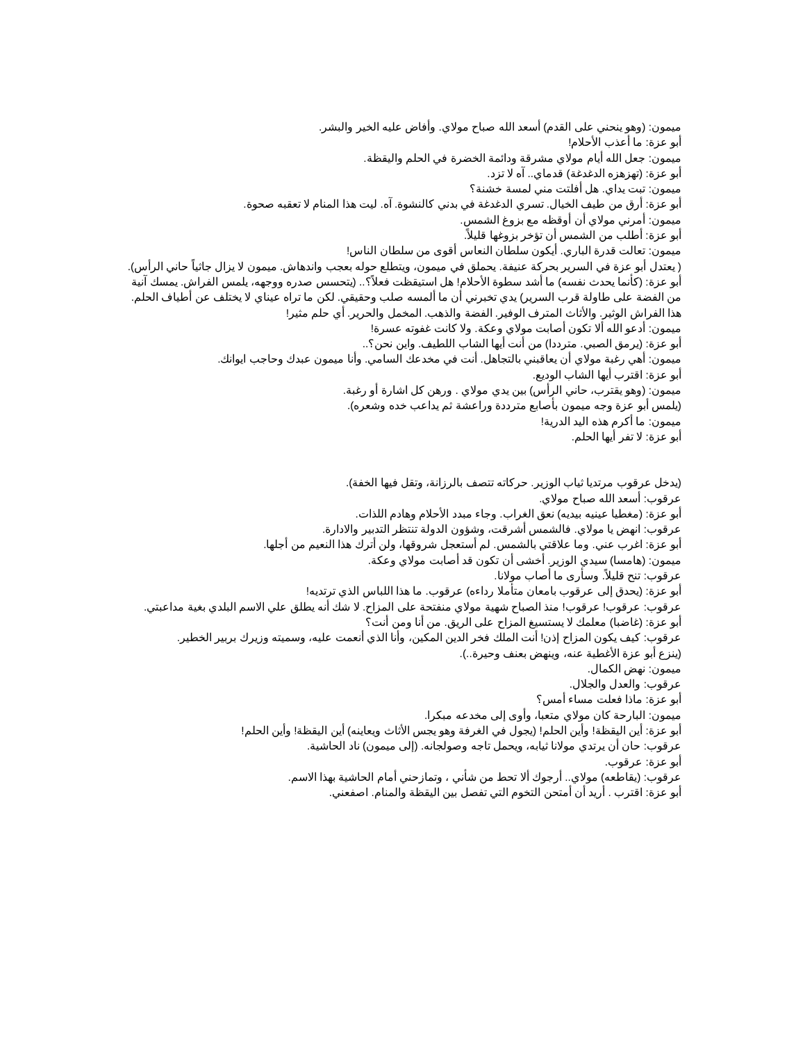ميمون: (وهو ينحني على القدم) أسعد الله صباح مولاي. وأفاض عليه الخير والبشر.
أبو عزة: ما أعذب الأحلام!
ميمون: جعل الله أيام مولاي مشرقة ودائمة الخضرة في الحلم واليقظة.
أبو عزة: (تهزهزه الدغدغة) قدماي.. آه لا تزد.
ميمون: تبت يداي. هل أفلتت مني لمسة خشنة؟
أبو عزة: أرق من طيف الخيال. تسري الدغدغة في بدني كالنشوة. آه. ليت هذا المنام لا تعقبه صحوة.
ميمون: أمرني مولاي أن أوقظه مع بزوغ الشمس.
أبو عزة: أطلب من الشمس أن تؤخر بزوغها قليلاً.
ميمون: تعالت قدرة الباري. أيكون سلطان النعاس أقوى من سلطان الناس!
( يعتدل أبو عزة في السرير بحركة عنيفة. يحملق في ميمون، ويتطلع حوله بعجب واندهاش. ميمون لا يزال جاثياً حاني الرأس).
أبو عزة: (كأنما يحدث نفسه) ما أشد سطوة الأحلام! هل استيقظت فعلاً؟.. (يتحسس صدره ووجهه، يلمس الفراش. يمسك آنية من الفضة على طاولة قرب السرير) يدي تخبرني أن ما ألمسه صلب وحقيقي. لكن ما تراه عيناي لا يختلف عن أطياف الحلم. هذا الفراش الوثير. والأثاث المترف الوفير. الفضة والذهب. المخمل والحرير. أي حلم مثير!
ميمون: أدعو الله ألا تكون أصابت مولاي وعكة. ولا كانت غفوته عسرة!
أبو عزة: (يرمق الصبي. مترددا) من أنت أيها الشاب اللطيف. واين نحن؟..
ميمون: أهي رغبة مولاي أن يعاقبني بالتجاهل. أنت في مخدعك السامي. وأنا ميمون عبدك وحاجب ايوانك.
أبو عزة: اقترب أيها الشاب الوديع.
ميمون: (وهو يقترب، حاني الرأس) بين يدي مولاي . ورهن كل اشارة أو رغبة.
(يلمس أبو عزة وجه ميمون بأصابع مترددة وراعشة ثم يداعب خده وشعره).
ميمون: ما أكرم هذه اليد الدرية!
أبو عزة: لا تفر أيها الحلم.
(يدخل عرقوب مرتديا ثياب الوزير. حركاته تتصف بالرزانة، وتقل فيها الخفة).
عرقوب: أسعد الله صباح مولاي.
أبو عزة: (مغطيا عينيه بيديه) نعق الغراب. وجاء مبدد الأحلام وهادم اللذات.
عرقوب: انهض يا مولاي. فالشمس أشرقت، وشؤون الدولة تنتظر التدبير والادارة.
أبو عزة: اغرب عني. وما علاقتي بالشمس. لم أستعجل شروقها، ولن أترك هذا النعيم من أجلها.
ميمون: (هامسا) سيدي الوزير. أخشى أن تكون قد أصابت مولاي وعكة.
عرقوب: تنح قليلاً. وسأرى ما أصاب مولانا.
أبو عزة: (يحدق إلى عرقوب بامعان متأملا رداءه) عرقوب. ما هذا اللباس الذي ترتديه!
عرقوب: عرقوب! عرقوب! منذ الصباح شهية مولاي منفتحة على المزاح. لا شك أنه يطلق علي الاسم البلدي بغية مداعبتي.
أبو عزة: (غاضبا) معلمك لا يستسيغ المزاح على الريق. من أنا ومن أنت؟
عرقوب: كيف يكون المزاح إذن! أنت الملك فخر الدين المكين، وأنا الذي أنعمت عليه، وسميته وزيرك بربير الخطير.
(ينزع أبو عزة الأغطية عنه، وينهض بعنف وحيرة..).
ميمون: نهض الكمال.
عرقوب: والعدل والجلال.
أبو عزة: ماذا فعلت مساء أمس؟
ميمون: البارحة كان مولاي متعبا، وأوى إلى مخدعه مبكرا.
أبو عزة: أين اليقظة! وأين الحلم! (يجول في الغرفة وهو يجس الأثاث ويعاينه) أين اليقظة! وأين الحلم!
عرقوب: حان أن يرتدي مولانا ثيابه، ويحمل تاجه وصولجانه. (إلى ميمون) ناد الحاشية.
أبو عزة: عرقوب.
عرقوب: (يقاطعه) مولاي.. أرجوك ألا تحط من شأني ، وتمازحني أمام الحاشية بهذا الاسم.
أبو عزة: اقترب . أريد أن أمتحن التخوم التي تفصل بين اليقظة والمنام. اصفعني.